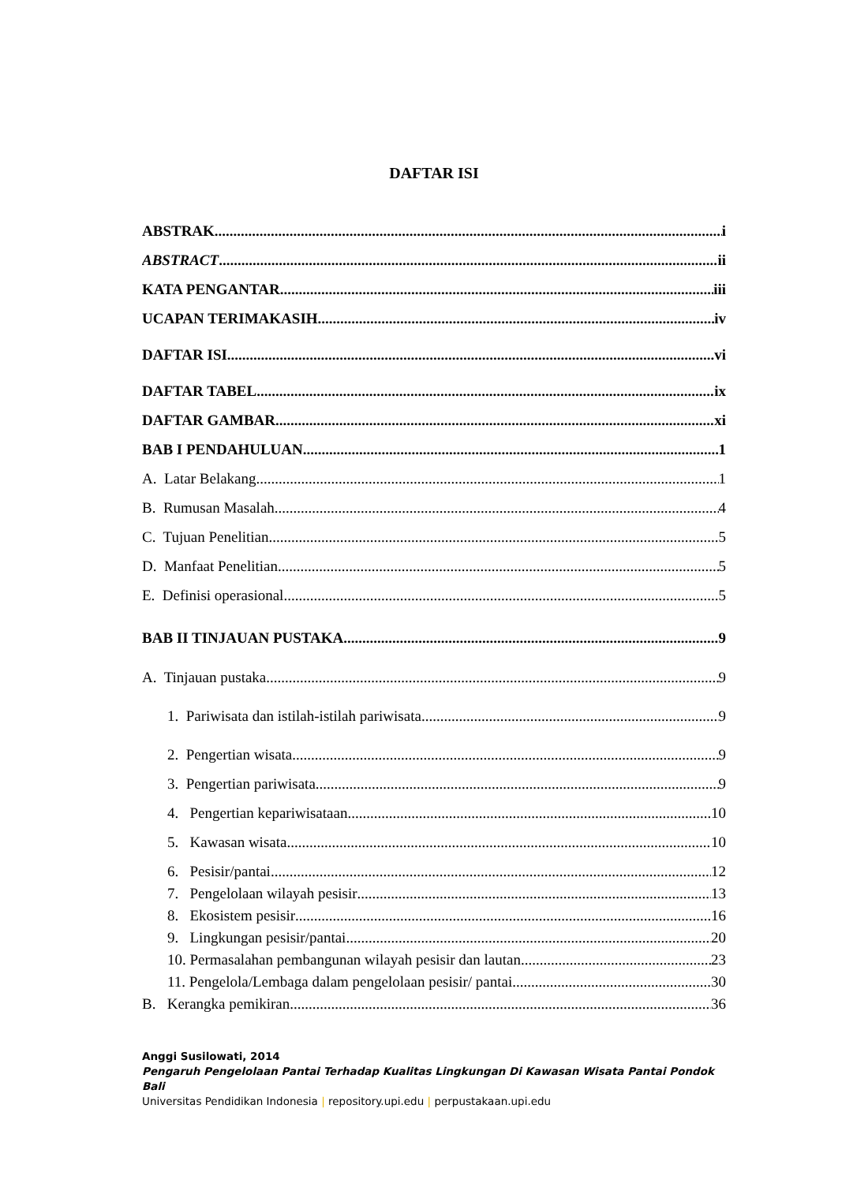DAFTAR ISI
ABSTRAK i
ABSTRACT ii
KATA PENGANTAR iii
UCAPAN TERIMAKASIH iv
DAFTAR ISI vi
DAFTAR TABEL ix
DAFTAR GAMBAR xi
BAB I PENDAHULUAN 1
A. Latar Belakang 1
B. Rumusan Masalah 4
C. Tujuan Penelitian 5
D. Manfaat Penelitian 5
E. Definisi operasional 5
BAB II TINJAUAN PUSTAKA 9
A. Tinjauan pustaka 9
1. Pariwisata dan istilah-istilah pariwisata 9
2. Pengertian wisata 9
3. Pengertian pariwisata 9
4. Pengertian kepariwisataan 10
5. Kawasan wisata 10
6. Pesisir/pantai 12
7. Pengelolaan wilayah pesisir 13
8. Ekosistem pesisir 16
9. Lingkungan pesisir/pantai 20
10. Permasalahan pembangunan wilayah pesisir dan lautan 23
11. Pengelola/Lembaga dalam pengelolaan pesisir/ pantai 30
B. Kerangka pemikiran 36
Anggi Susilowati, 2014
Pengaruh Pengelolaan Pantai Terhadap Kualitas Lingkungan Di Kawasan Wisata Pantai Pondok Bali
Universitas Pendidikan Indonesia | repository.upi.edu | perpustakaan.upi.edu